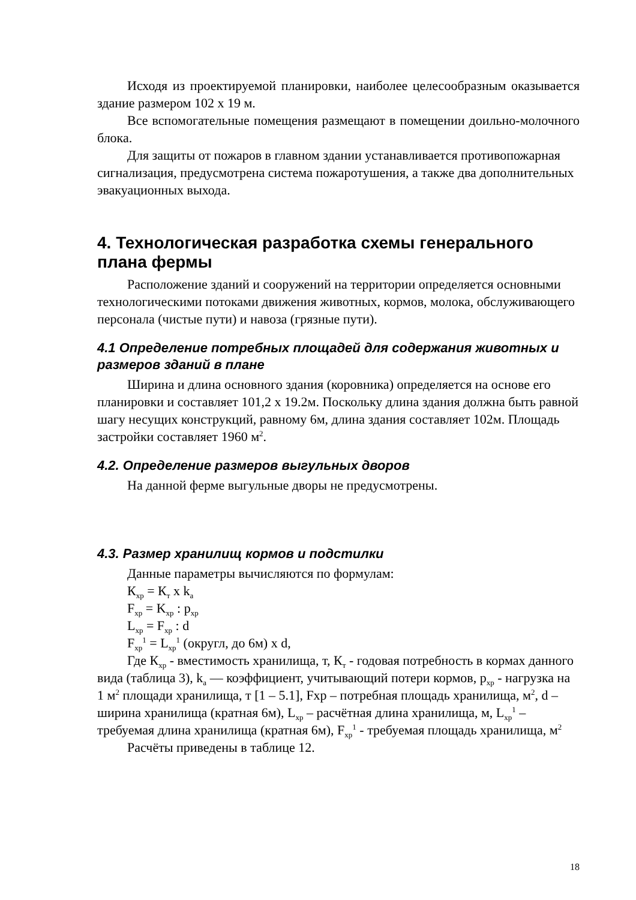Исходя из проектируемой планировки, наиболее целесообразным оказывается здание размером 102 х 19 м.
Все вспомогательные помещения размещают в помещении доильно-молочного блока.
Для защиты от пожаров в главном здании устанавливается противопожарная сигнализация, предусмотрена система пожаротушения, а также два дополнительных эвакуационных выхода.
4. Технологическая разработка схемы генерального плана фермы
Расположение зданий и сооружений на территории определяется основными технологическими потоками движения животных, кормов, молока, обслуживающего персонала (чистые пути) и навоза (грязные пути).
4.1 Определение потребных площадей для содержания животных и размеров зданий в плане
Ширина и длина основного здания (коровника) определяется на основе его планировки и составляет 101,2 х 19.2м. Поскольку длина здания должна быть равной шагу несущих конструкций, равному 6м, длина здания составляет 102м. Площадь застройки составляет 1960 м<sup>2</sup>.
4.2. Определение размеров выгульных дворов
На данной ферме выгульные дворы не предусмотрены.
4.3. Размер хранилищ кормов и подстилки
Данные параметры вычисляются по формулам:
К<sub>хр</sub> = К<sub>т</sub> х k<sub>a</sub>
F<sub>хр</sub> = K<sub>хр</sub> : p<sub>хр</sub>
L<sub>хр</sub> = F<sub>хр</sub> : d
F<sub>хр</sub><sup>1</sup> = L<sub>хр</sub><sup>1</sup> (округл, до 6м) х d,
Где К<sub>хр</sub> - вместимость хранилища, т, К<sub>т</sub> - годовая потребность в кормах данного вида (таблица 3), k<sub>a</sub> — коэффициент, учитывающий потери кормов, p<sub>хр</sub> - нагрузка на 1 м<sup>2</sup> площади хранилища, т [1 – 5.1], Fхр – потребная площадь хранилища, м<sup>2</sup>, d – ширина хранилища (кратная 6м), L<sub>хр</sub> – расчётная длина хранилища, м, L<sub>хр</sub><sup>1</sup> – требуемая длина хранилища (кратная 6м), F<sub>хр</sub><sup>1</sup> - требуемая площадь хранилища, м<sup>2</sup>
Расчёты приведены в таблице 12.
18